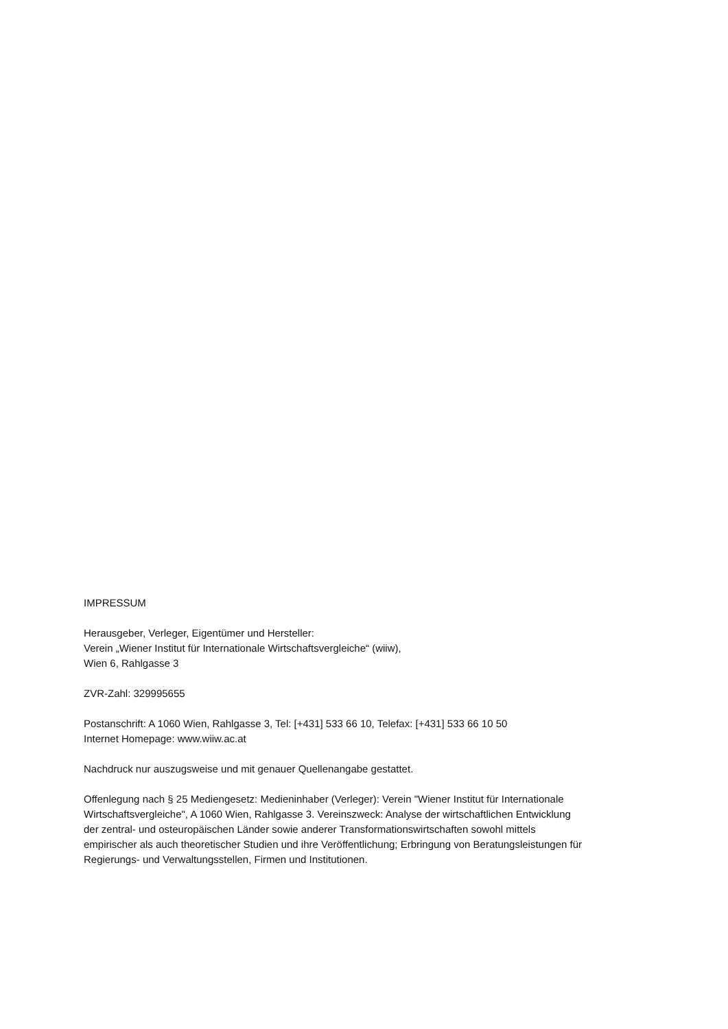IMPRESSUM
Herausgeber, Verleger, Eigentümer und Hersteller:
Verein „Wiener Institut für Internationale Wirtschaftsvergleiche“ (wiiw),
Wien 6, Rahlgasse 3
ZVR-Zahl: 329995655
Postanschrift: A 1060 Wien, Rahlgasse 3, Tel: [+431] 533 66 10, Telefax: [+431] 533 66 10 50
Internet Homepage: www.wiiw.ac.at
Nachdruck nur auszugsweise und mit genauer Quellenangabe gestattet.
Offenlegung nach § 25 Mediengesetz: Medieninhaber (Verleger): Verein "Wiener Institut für Internationale Wirtschaftsvergleiche", A 1060 Wien, Rahlgasse 3. Vereinszweck: Analyse der wirtschaftlichen Entwicklung der zentral- und osteuropäischen Länder sowie anderer Transformationswirtschaften sowohl mittels empirischer als auch theoretischer Studien und ihre Veröffentlichung; Erbringung von Beratungsleistungen für Regierungs- und Verwaltungsstellen, Firmen und Institutionen.